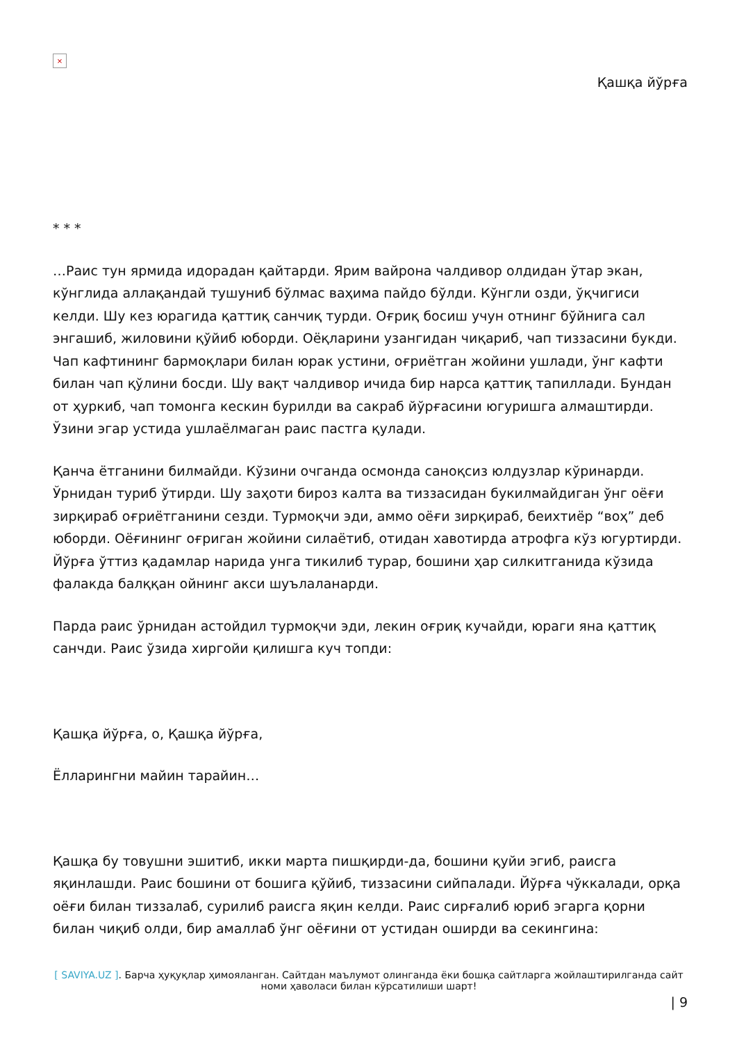×
Қашқа йўрға
* * *
…Раис тун ярмида идорадан қайтарди. Ярим вайрона чалдивор олдидан ўтар экан, кўнглида аллақандай тушуниб бўлмас ваҳима пайдо бўлди. Кўнгли озди, ўқчигиси келди. Шу кез юрагида қаттиқ санчиқ турди. Оғриқ босиш учун отнинг бўйнига сал энгашиб, жиловини қўйиб юборди. Оёқларини узангидан чиқариб, чап тиззасини букди. Чап кафтининг бармоқлари билан юрак устини, оғриётган жойини ушлади, ўнг кафти билан чап қўлини босди. Шу вақт чалдивор ичида бир нарса қаттиқ тапиллади. Бундан от ҳуркиб, чап томонга кескин бурилди ва сакраб йўрғасини югуришга алмаштирди. Ўзини эгар устида ушлаёлмаган раис пастга қулади.
Қанча ётганини билмайди. Кўзини очганда осмонда саноқсиз юлдузлар кўринарди. Ўрнидан туриб ўтирди. Шу заҳоти бироз калта ва тиззасидан букилмайдиган ўнг оёғи зирқираб оғриётганини сезди. Турмоқчи эди, аммо оёғи зирқираб, беихтиёр “воҳ” деб юборди. Оёғининг оғриган жойини силаётиб, отидан хавотирда атрофга кўз югуртирди. Йўрға ўттиз қадамлар нарида унга тикилиб турар, бошини ҳар силкитганида кўзида фалакда балққан ойнинг акси шуълаланарди.
Парда раис ўрнидан астойдил турмоқчи эди, лекин оғриқ кучайди, юраги яна қаттиқ санчди. Раис ўзида хиргойи қилишга куч топди:
Қашқа йўрға, о, Қашқа йўрға,
Ёлларингни майин тарайин…
Қашқа бу товушни эшитиб, икки марта пишқирди-да, бошини қуйи эгиб, раисга яқинлашди. Раис бошини от бошига қўйиб, тиззасини сийпалади. Йўрға чўккалади, орқа оёғи билан тиззалаб, сурилиб раисга яқин келди. Раис сирғалиб юриб эгарга қорни билан чиқиб олди, бир амаллаб ўнг оёғини от устидан оширди ва секингина:
[ SAVIYA.UZ ]. Барча ҳуқуқлар ҳимояланган. Сайтдан маълумот олинганда ёки бошқа сайтларга жойлаштирилганда сайт номи ҳаволаси билан кўрсатилиши шарт!
| 9